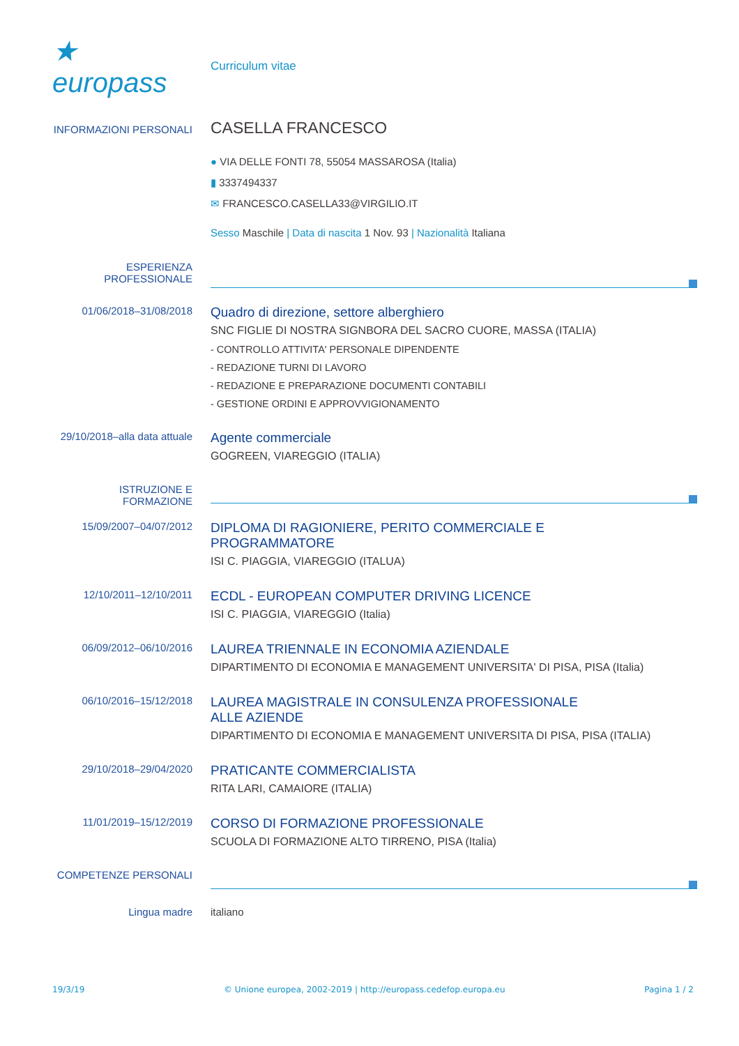★ europass
Curriculum vitae
INFORMAZIONI PERSONALI
CASELLA FRANCESCO
● VIA DELLE FONTI 78, 55054 MASSAROSA (Italia)
▮ 3337494337
✉ FRANCESCO.CASELLA33@VIRGILIO.IT
Sesso Maschile | Data di nascita 1 Nov. 93 | Nazionalità Italiana
ESPERIENZA PROFESSIONALE
01/06/2018–31/08/2018
Quadro di direzione, settore alberghiero
SNC FIGLIE DI NOSTRA SIGNBORA DEL SACRO CUORE, MASSA (ITALIA)
- CONTROLLO ATTIVITA' PERSONALE DIPENDENTE
- REDAZIONE TURNI DI LAVORO
- REDAZIONE E PREPARAZIONE DOCUMENTI CONTABILI
- GESTIONE ORDINI E APPROVVIGIONAMENTO
29/10/2018–alla data attuale
Agente commerciale
GOGREEN, VIAREGGIO (ITALIA)
ISTRUZIONE E FORMAZIONE
15/09/2007–04/07/2012
DIPLOMA DI RAGIONIERE, PERITO COMMERCIALE E
PROGRAMMATORE
ISI C. PIAGGIA, VIAREGGIO (ITALUA)
12/10/2011–12/10/2011
ECDL - EUROPEAN COMPUTER DRIVING LICENCE
ISI C. PIAGGIA, VIAREGGIO (Italia)
06/09/2012–06/10/2016
LAUREA TRIENNALE IN ECONOMIA AZIENDALE
DIPARTIMENTO DI ECONOMIA E MANAGEMENT UNIVERSITA' DI PISA, PISA (Italia)
06/10/2016–15/12/2018
LAUREA MAGISTRALE IN CONSULENZA PROFESSIONALE
ALLE AZIENDE
DIPARTIMENTO DI ECONOMIA E MANAGEMENT UNIVERSITA DI PISA, PISA (ITALIA)
29/10/2018–29/04/2020
PRATICANTE COMMERCIALISTA
RITA LARI, CAMAIORE (ITALIA)
11/01/2019–15/12/2019
CORSO DI FORMAZIONE PROFESSIONALE
SCUOLA DI FORMAZIONE ALTO TIRRENO, PISA (Italia)
COMPETENZE PERSONALI
Lingua madre italiano
19/3/19 © Unione europea, 2002-2019 | http://europass.cedefop.europa.eu Pagina 1 / 2